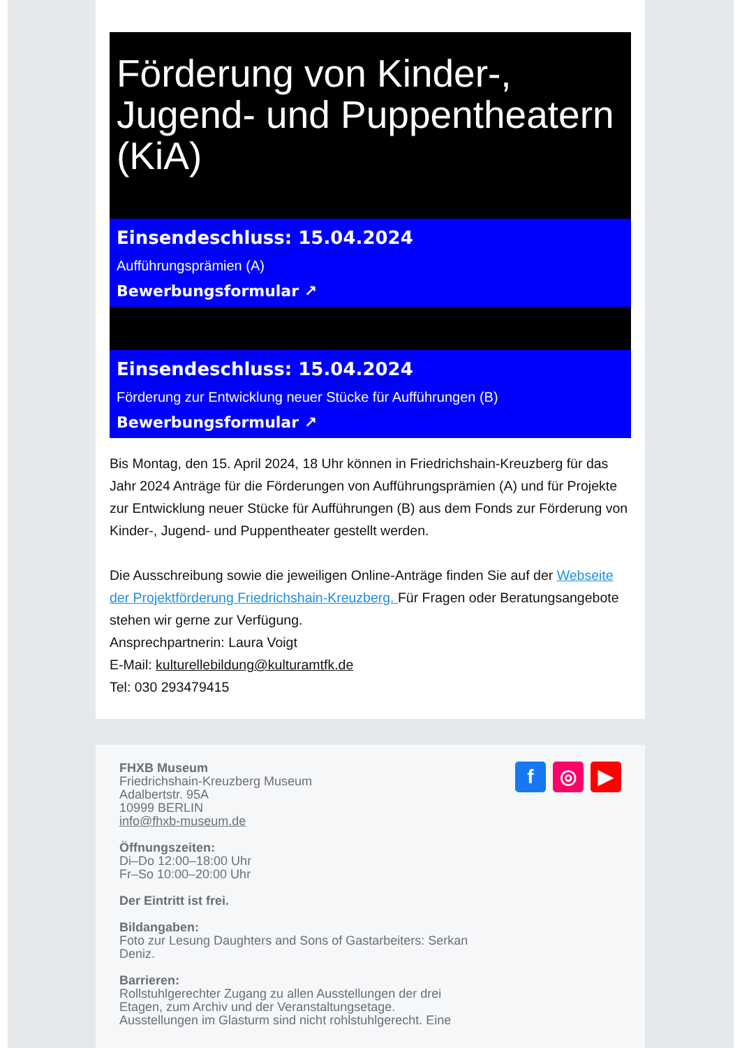Förderung von Kinder-, Jugend- und Puppentheatern (KiA)
Einsendeschluss: 15.04.2024
Aufführungsprämien (A)
Bewerbungsformular ↗
Einsendeschluss: 15.04.2024
Förderung zur Entwicklung neuer Stücke für Aufführungen (B)
Bewerbungsformular ↗
Bis Montag, den 15. April 2024, 18 Uhr können in Friedrichshain-Kreuzberg für das Jahr 2024 Anträge für die Förderungen von Aufführungsprämien (A) und für Projekte zur Entwicklung neuer Stücke für Aufführungen (B) aus dem Fonds zur Förderung von Kinder-, Jugend- und Puppentheater gestellt werden.
Die Ausschreibung sowie die jeweiligen Online-Anträge finden Sie auf der Webseite der Projektförderung Friedrichshain-Kreuzberg. Für Fragen oder Beratungsangebote stehen wir gerne zur Verfügung.
Ansprechpartnerin: Laura Voigt
E-Mail: kulturellebildung@kulturamtfk.de
Tel: 030 293479415
FHXB Museum
Friedrichshain-Kreuzberg Museum
Adalbertstr. 95A
10999 BERLIN
info@fhxb-museum.de
Öffnungszeiten:
Di–Do 12:00–18:00 Uhr
Fr–So 10:00–20:00 Uhr
Der Eintritt ist frei.
Bildangaben:
Foto zur Lesung Daughters and Sons of Gastarbeiters: Serkan
Deniz.
Barrieren:
Rollstuhlgerechter Zugang zu allen Ausstellungen der drei
Etagen, zum Archiv und der Veranstaltungsetage.
Ausstellungen im Glasturm sind nicht rohlstuhlgerecht. Eine
f ◎ ▶